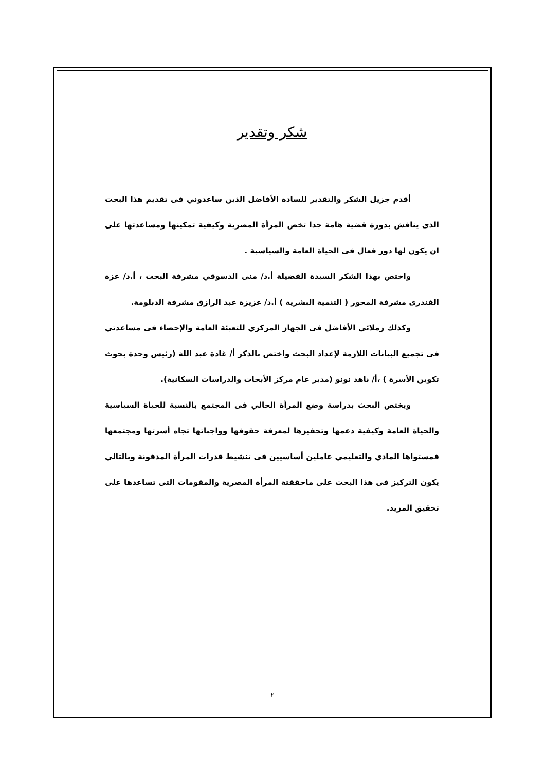شكر وتقدير
أقدم جزيل الشكر والتقدير للسادة الأفاضل الذين ساعدوني فى تقديم هذا البحث الذى يناقش بدورة قضية هامة جدا تخص المرأة المصرية وكيفية تمكينها ومساعدتها على ان يكون لها دور فعال فى الحياة العامة والسياسية .
واختص بهذا الشكر السيدة الفضيلة أ.د/ منى الدسوقي مشرفة البحث ، أ.د/ عزة الفندرى مشرفة المحور ( التنمية البشرية ) أ.د/ عزيزة عبد الرازق مشرفة الدبلومة.
وكذلك زملائي الأفاضل فى الجهاز المركزي للتعبئة العامة والإحصاء فى مساعدتي فى تجميع البيانات اللازمة لإعداد البحث واختص بالذكر أ/ غادة عبد اللة (رئيس وحدة بحوث تكوين الأسرة ) ،أ/ ناهد نونو (مدير عام مركز الأبحاث والدراسات السكانية).
ويختص البحث بدراسة وضع المرأة الحالي فى المجتمع بالنسبة للحياة السياسية والحياة العامة وكيفية دعمها وتحفيزها لمعرفة حقوقها وواجباتها تجاه أسرتها ومجتمعها فمستواها المادي والتعليمي عاملين أساسيين فى تنشيط قدرات المرأة المدفونة وبالتالي يكون التركيز فى هذا البحث على ماحققتة المرأة المصرية والمقومات التى تساعدها على تحقيق المزيد.
٢